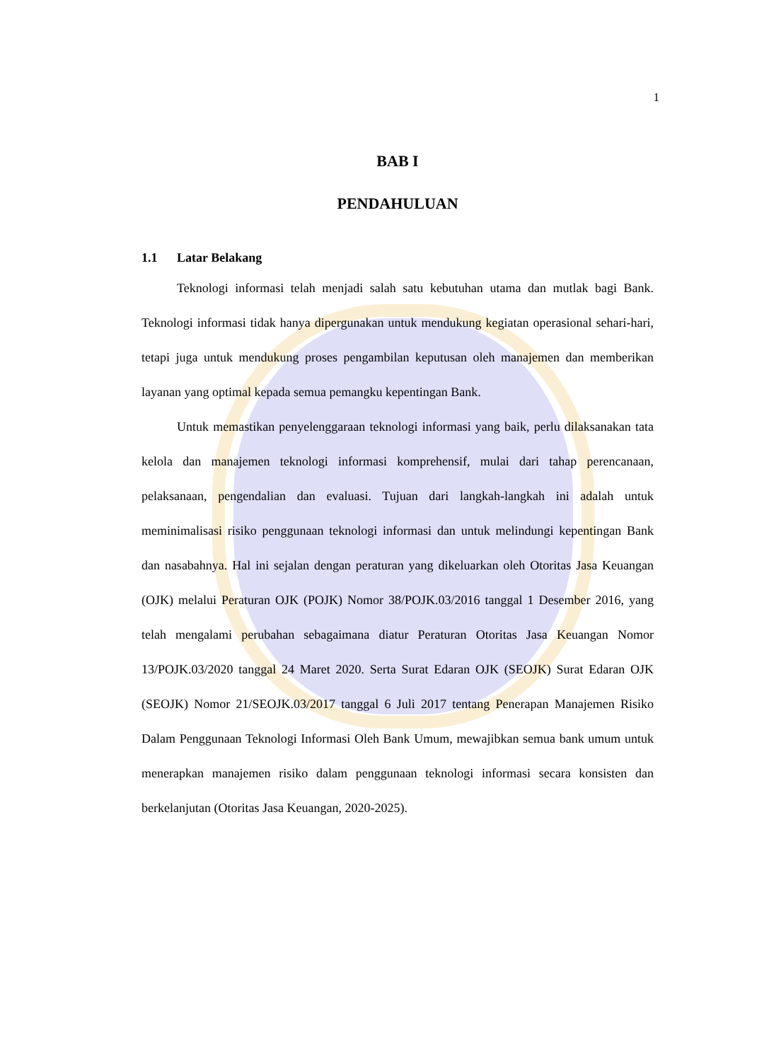1
BAB I
PENDAHULUAN
1.1 Latar Belakang
Teknologi informasi telah menjadi salah satu kebutuhan utama dan mutlak bagi Bank. Teknologi informasi tidak hanya dipergunakan untuk mendukung kegiatan operasional sehari-hari, tetapi juga untuk mendukung proses pengambilan keputusan oleh manajemen dan memberikan layanan yang optimal kepada semua pemangku kepentingan Bank.
Untuk memastikan penyelenggaraan teknologi informasi yang baik, perlu dilaksanakan tata kelola dan manajemen teknologi informasi komprehensif, mulai dari tahap perencanaan, pelaksanaan, pengendalian dan evaluasi. Tujuan dari langkah-langkah ini adalah untuk meminimalisasi risiko penggunaan teknologi informasi dan untuk melindungi kepentingan Bank dan nasabahnya. Hal ini sejalan dengan peraturan yang dikeluarkan oleh Otoritas Jasa Keuangan (OJK) melalui Peraturan OJK (POJK) Nomor 38/POJK.03/2016 tanggal 1 Desember 2016, yang telah mengalami perubahan sebagaimana diatur Peraturan Otoritas Jasa Keuangan Nomor 13/POJK.03/2020 tanggal 24 Maret 2020. Serta Surat Edaran OJK (SEOJK) Surat Edaran OJK (SEOJK) Nomor 21/SEOJK.03/2017 tanggal 6 Juli 2017 tentang Penerapan Manajemen Risiko Dalam Penggunaan Teknologi Informasi Oleh Bank Umum, mewajibkan semua bank umum untuk menerapkan manajemen risiko dalam penggunaan teknologi informasi secara konsisten dan berkelanjutan (Otoritas Jasa Keuangan, 2020-2025).